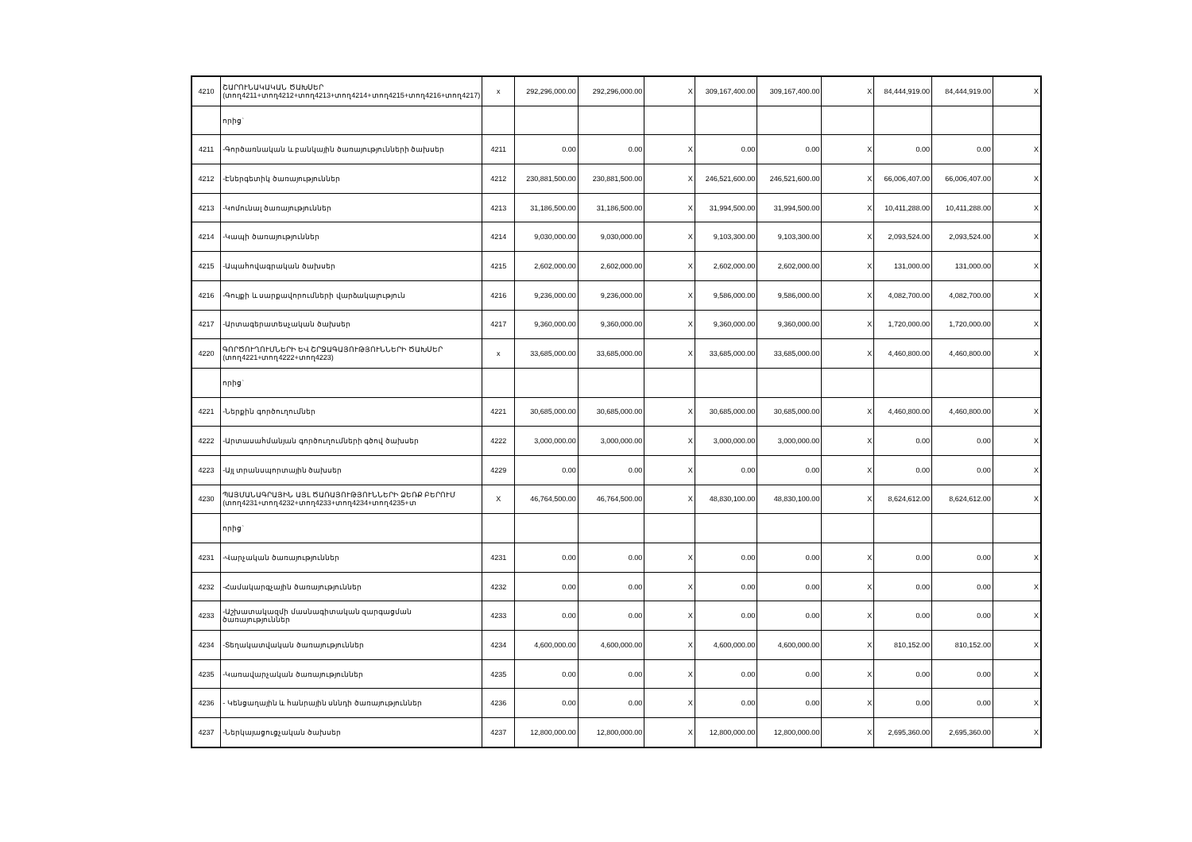| 4210 | ՇԱՐՈՒՆԱԿԱԿԱՆ ԾԱԽՍԵՐ (տող4211+տող4212+տող4213+տող4214+տող4215+տող4216+տող4217) | x | 292,296,000.00 | 292,296,000.00 | X | 309,167,400.00 | 309,167,400.00 | X | 84,444,919.00 | 84,444,919.00 | X |
| | որից` | | | | | | | | | | |
| 4211 | -Գործառնական և բանկային ծառայությունների ծախսեր | 4211 | 0.00 | 0.00 | X | 0.00 | 0.00 | X | 0.00 | 0.00 | X |
| 4212 | -Էներգետիկ ծառայություններ | 4212 | 230,881,500.00 | 230,881,500.00 | X | 246,521,600.00 | 246,521,600.00 | X | 66,006,407.00 | 66,006,407.00 | X |
| 4213 | -Կոմունալ ծառայություններ | 4213 | 31,186,500.00 | 31,186,500.00 | X | 31,994,500.00 | 31,994,500.00 | X | 10,411,288.00 | 10,411,288.00 | X |
| 4214 | -Կապի ծառայություններ | 4214 | 9,030,000.00 | 9,030,000.00 | X | 9,103,300.00 | 9,103,300.00 | X | 2,093,524.00 | 2,093,524.00 | X |
| 4215 | -Ապահովագրական ծախսեր | 4215 | 2,602,000.00 | 2,602,000.00 | X | 2,602,000.00 | 2,602,000.00 | X | 131,000.00 | 131,000.00 | X |
| 4216 | -Գույքի և սարքավորումների վարձակալություն | 4216 | 9,236,000.00 | 9,236,000.00 | X | 9,586,000.00 | 9,586,000.00 | X | 4,082,700.00 | 4,082,700.00 | X |
| 4217 | -Արտագերատեսչական ծախսեր | 4217 | 9,360,000.00 | 9,360,000.00 | X | 9,360,000.00 | 9,360,000.00 | X | 1,720,000.00 | 1,720,000.00 | X |
| 4220 | ԳՈՐԾՈՒՂՈՒՄՆԵՐԻ ԵՎ ՇՐՋԱԳԱՅՈՒԹՅՈՒՆՆԵՐԻ ԾԱԽՍԵՐ (տող4221+տող4222+տող4223) | x | 33,685,000.00 | 33,685,000.00 | X | 33,685,000.00 | 33,685,000.00 | X | 4,460,800.00 | 4,460,800.00 | X |
| | որից` | | | | | | | | | | |
| 4221 | -Ներքին գործուղումներ | 4221 | 30,685,000.00 | 30,685,000.00 | X | 30,685,000.00 | 30,685,000.00 | X | 4,460,800.00 | 4,460,800.00 | X |
| 4222 | -Արտասահմանյան գործուղումների գծով ծախսեր | 4222 | 3,000,000.00 | 3,000,000.00 | X | 3,000,000.00 | 3,000,000.00 | X | 0.00 | 0.00 | X |
| 4223 | -Այլ տրանսպորտային ծախսեր | 4229 | 0.00 | 0.00 | X | 0.00 | 0.00 | X | 0.00 | 0.00 | X |
| 4230 | ՊԱՅՄԱՆԱԳՐԱՅԻՆ ԱՅԼ ԾԱՌԱՅՈՒԹՅՈՒՆՆԵՐԻ ՁԵՌՔ ԲԵՐՈՒՄ (տող4231+տող4232+տող4233+տող4234+տող4235+տ | X | 46,764,500.00 | 46,764,500.00 | X | 48,830,100.00 | 48,830,100.00 | X | 8,624,612.00 | 8,624,612.00 | X |
| | որից` | | | | | | | | | | |
| 4231 | -Վարչական ծառայություններ | 4231 | 0.00 | 0.00 | X | 0.00 | 0.00 | X | 0.00 | 0.00 | X |
| 4232 | -Համակարգչային ծառայություններ | 4232 | 0.00 | 0.00 | X | 0.00 | 0.00 | X | 0.00 | 0.00 | X |
| 4233 | -Աշխատակազմի մասնագիտական զարգացման ծառայություններ | 4233 | 0.00 | 0.00 | X | 0.00 | 0.00 | X | 0.00 | 0.00 | X |
| 4234 | -Տեղակատվական ծառայություններ | 4234 | 4,600,000.00 | 4,600,000.00 | X | 4,600,000.00 | 4,600,000.00 | X | 810,152.00 | 810,152.00 | X |
| 4235 | -Կառավարչական ծառայություններ | 4235 | 0.00 | 0.00 | X | 0.00 | 0.00 | X | 0.00 | 0.00 | X |
| 4236 | - Կենցաղային և հանրային սննդի ծառայություններ | 4236 | 0.00 | 0.00 | X | 0.00 | 0.00 | X | 0.00 | 0.00 | X |
| 4237 | -Ներկայացուցչական ծախսեր | 4237 | 12,800,000.00 | 12,800,000.00 | X | 12,800,000.00 | 12,800,000.00 | X | 2,695,360.00 | 2,695,360.00 | X |